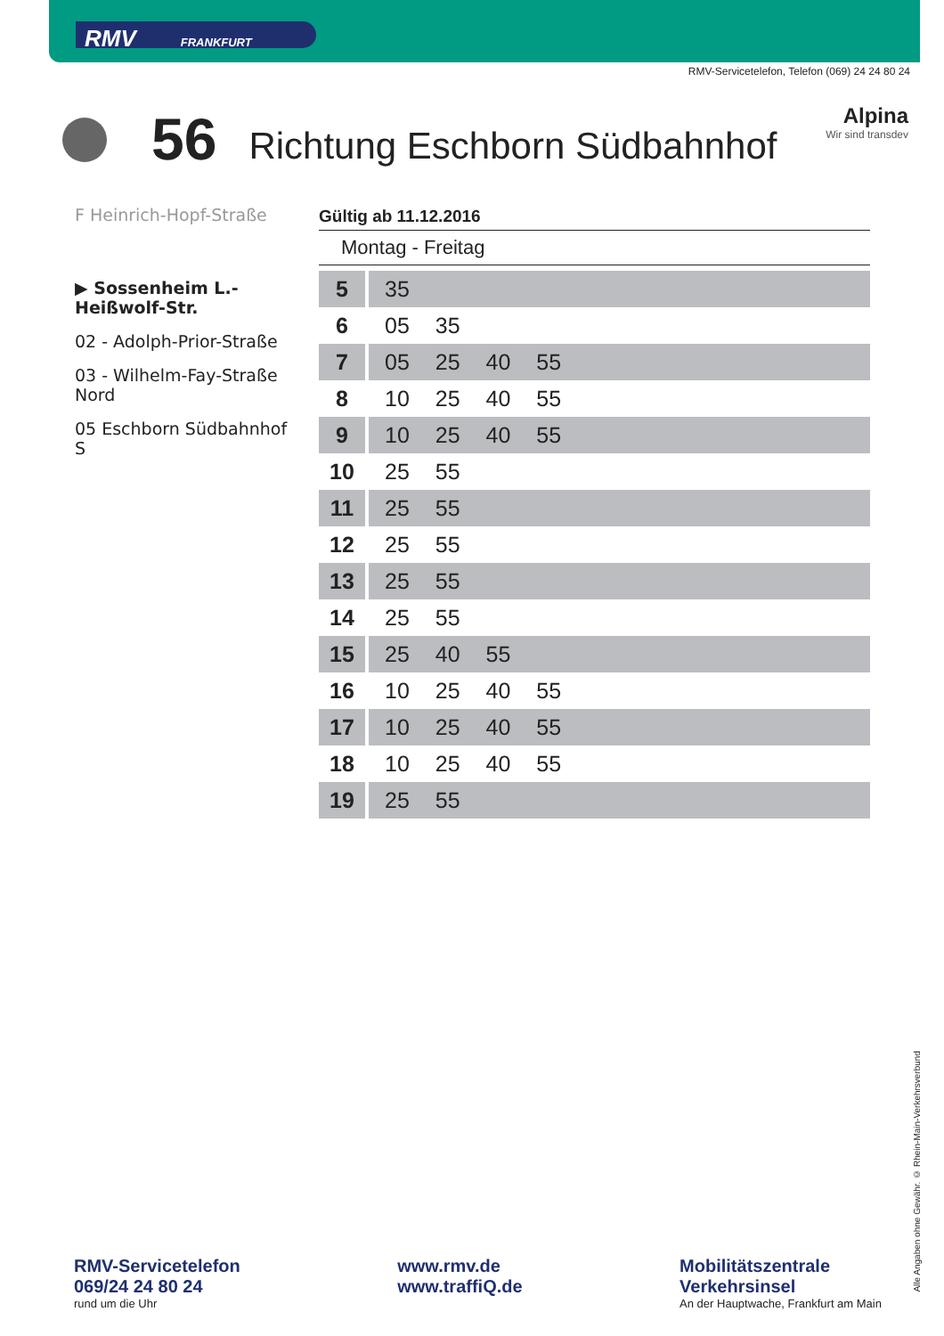RMV FRANKFURT
RMV-Servicetelefon, Telefon (069) 24 24 80 24
56
Richtung Eschborn Südbahnhof
Alpina
Wir sind transdev
F Heinrich-Hopf-Straße
▶ Sossenheim L.-Heißwolf-Str.
02 - Adolph-Prior-Straße
03 - Wilhelm-Fay-Straße Nord
05 Eschborn Südbahnhof S
Gültig ab 11.12.2016
Montag - Freitag
| 5 | 35 |
| 6 | 05 35 |
| 7 | 05 25 40 55 |
| 8 | 10 25 40 55 |
| 9 | 10 25 40 55 |
| 10 | 25 55 |
| 11 | 25 55 |
| 12 | 25 55 |
| 13 | 25 55 |
| 14 | 25 55 |
| 15 | 25 40 55 |
| 16 | 10 25 40 55 |
| 17 | 10 25 40 55 |
| 18 | 10 25 40 55 |
| 19 | 25 55 |
RMV-Servicetelefon
069/24 24 80 24
rund um die Uhr
www.rmv.de
www.traffiQ.de
Mobilitätszentrale
Verkehrsinsel
An der Hauptwache, Frankfurt am Main
Alle Angaben ohne Gewähr. © Rhein-Main-Verkehrsverbund